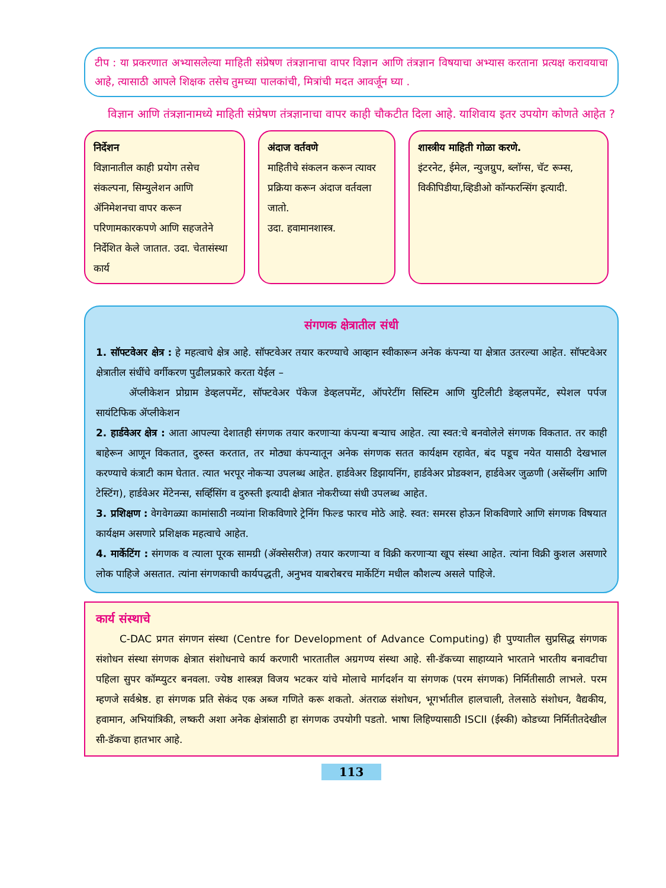टीप : या प्रकरणात अभ्यासलेल्या माहिती संप्रेषण तंत्रज्ञानाचा वापर विज्ञान आणि तंत्रज्ञान विषयाचा अभ्यास करताना प्रत्यक्ष करावयाचा आहे, त्यासाठी आपले शिक्षक तसेच तुमच्या पालकांची, मित्रांची मदत आवर्जून घ्या .
विज्ञान आणि तंत्रज्ञानामध्ये माहिती संप्रेषण तंत्रज्ञानाचा वापर काही चौकटीत दिला आहे. याशिवाय इतर उपयोग कोणते आहेत ?
निर्देशन
विज्ञानातील काही प्रयोग तसेच संकल्पना, सिम्युलेशन आणि ॲनिमेशनचा वापर करून परिणामकारकपणे आणि सहजतेने निर्देशित केले जातात. उदा. चेतासंस्था कार्य
अंदाज वर्तवणे
माहितीचे संकलन करून त्यावर प्रक्रिया करून अंदाज वर्तवला जातो.
उदा. हवामानशास्त्र.
शास्त्रीय माहिती गोळा करणे.
इंटरनेट, ईमेल, न्युजग्रुप, ब्लॉग्स, चॅट रूम्स, विकीपिडीया,व्हिडीओ कॉन्फरन्सिंग इत्यादी.
संगणक क्षेत्रातील संधी
1. सॉफ्टवेअर क्षेत्र : हे महत्वाचे क्षेत्र आहे. सॉफ्टवेअर तयार करण्याचे आव्हान स्वीकारून अनेक कंपन्या या क्षेत्रात उतरल्या आहेत. सॉफ्टवेअर क्षेत्रातील संधींचे वर्गीकरण पुढीलप्रकारे करता येईल –
ॲप्लीकेशन प्रोग्राम डेव्हलपमेंट, सॉफ्टवेअर पॅकेज डेव्हलपमेंट, ऑपरेटींग सिस्टिम आणि युटिलीटी डेव्हलपमेंट, स्पेशल पर्पज सायंटिफिक ॲप्लीकेशन
2. हार्डवेअर क्षेत्र : आता आपल्या देशातही संगणक तयार करणाऱ्या कंपन्या बऱ्याच आहेत. त्या स्वत:चे बनवोलेले संगणक विकतात. तर काही बाहेरून आणून विकतात, दुरुस्त करतात, तर मोठ्या कंपन्यातून अनेक संगणक सतत कार्यक्षम रहावेत, बंद पडूच नयेत यासाठी देखभाल करण्याचे कंत्राटी काम घेतात. त्यात भरपूर नोकऱ्या उपलब्ध आहेत. हार्डवेअर डिझायनिंग, हार्डवेअर प्रोडक्शन, हार्डवेअर जुळणी (असेंब्लींग आणि टेस्टिंग), हार्डवेअर मेंटेनन्स, सर्व्हिसिंग व दुरुस्ती इत्यादी क्षेत्रात नोकरीच्या संधी उपलब्ध आहेत.
3. प्रशिक्षण : वेगवेगळ्या कामांसाठी नव्यांना शिकविणारे ट्रेनिंग फिल्ड फारच मोठे आहे. स्वत: समरस होऊन शिकविणारे आणि संगणक विषयात कार्यक्षम असणारे प्रशिक्षक महत्वाचे आहेत.
4. मार्केटिंग : संगणक व त्याला पूरक सामग्री (ॲक्सेसरीज) तयार करणाऱ्या व विक्री करणाऱ्या खूप संस्था आहेत. त्यांना विक्री कुशल असणारे लोक पाहिजे असतात. त्यांना संगणकाची कार्यपद्धती, अनुभव याबरोबरच मार्केटिंग मधील कौशल्य असले पाहिजे.
कार्य संस्थाचे
C-DAC प्रगत संगणन संस्था (Centre for Development of Advance Computing) ही पुण्यातील सुप्रसिद्ध संगणक संशोधन संस्था संगणक क्षेत्रात संशोधनाचे कार्य करणारी भारतातील अग्रगण्य संस्था आहे. सी-डॅकच्या साहाय्याने भारताने भारतीय बनावटीचा पहिला सुपर कॉम्प्युटर बनवला. ज्येष्ठ शास्त्रज्ञ विजय भटकर यांचे मोलाचे मार्गदर्शन या संगणक (परम संगणक) निर्मितीसाठी लाभले. परम म्हणजे सर्वश्रेष्ठ. हा संगणक प्रति सेकंद एक अब्ज गणिते करू शकतो. अंतराळ संशोधन, भूगर्भातील हालचाली, तेलसाठे संशोधन, वैद्यकीय, हवामान, अभियांत्रिकी, लष्करी अशा अनेक क्षेत्रांसाठी हा संगणक उपयोगी पडतो. भाषा लिहिण्यासाठी ISCII (ईस्की) कोडच्या निर्मितीतदेखील सी-डॅकचा हातभार आहे.
113